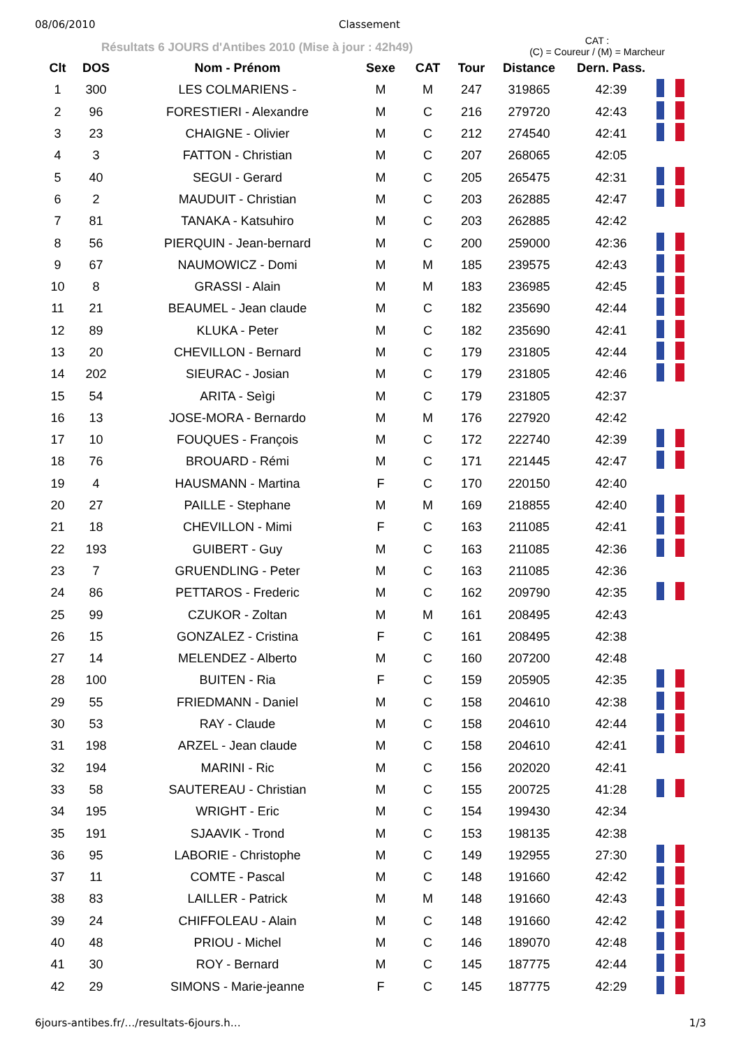08/06/2010 Classement
Résultats 6 JOURS d'Antibes 2010 (Mise à jour : 42h49)
CAT :
(C) = Coureur / (M) = Marcheur
| Clt | DOS | Nom - Prénom | Sexe | CAT | Tour | Distance | Dern. Pass. | |
| --- | --- | --- | --- | --- | --- | --- | --- | --- |
| 1 | 300 | LES COLMARIENS - | M | M | 247 | 319865 | 42:39 | |
| 2 | 96 | FORESTIERI - Alexandre | M | C | 216 | 279720 | 42:43 | |
| 3 | 23 | CHAIGNE - Olivier | M | C | 212 | 274540 | 42:41 | |
| 4 | 3 | FATTON - Christian | M | C | 207 | 268065 | 42:05 | |
| 5 | 40 | SEGUI - Gerard | M | C | 205 | 265475 | 42:31 | |
| 6 | 2 | MAUDUIT - Christian | M | C | 203 | 262885 | 42:47 | |
| 7 | 81 | TANAKA - Katsuhiro | M | C | 203 | 262885 | 42:42 | |
| 8 | 56 | PIERQUIN - Jean-bernard | M | C | 200 | 259000 | 42:36 | |
| 9 | 67 | NAUMOWICZ - Domi | M | M | 185 | 239575 | 42:43 | |
| 10 | 8 | GRASSI - Alain | M | M | 183 | 236985 | 42:45 | |
| 11 | 21 | BEAUMEL - Jean claude | M | C | 182 | 235690 | 42:44 | |
| 12 | 89 | KLUKA - Peter | M | C | 182 | 235690 | 42:41 | |
| 13 | 20 | CHEVILLON - Bernard | M | C | 179 | 231805 | 42:44 | |
| 14 | 202 | SIEURAC - Josian | M | C | 179 | 231805 | 42:46 | |
| 15 | 54 | ARITA - Seìgi | M | C | 179 | 231805 | 42:37 | |
| 16 | 13 | JOSE-MORA - Bernardo | M | M | 176 | 227920 | 42:42 | |
| 17 | 10 | FOUQUES - François | M | C | 172 | 222740 | 42:39 | |
| 18 | 76 | BROUARD - Rémi | M | C | 171 | 221445 | 42:47 | |
| 19 | 4 | HAUSMANN - Martina | F | C | 170 | 220150 | 42:40 | |
| 20 | 27 | PAILLE - Stephane | M | M | 169 | 218855 | 42:40 | |
| 21 | 18 | CHEVILLON - Mimi | F | C | 163 | 211085 | 42:41 | |
| 22 | 193 | GUIBERT - Guy | M | C | 163 | 211085 | 42:36 | |
| 23 | 7 | GRUENDLING - Peter | M | C | 163 | 211085 | 42:36 | |
| 24 | 86 | PETTAROS - Frederic | M | C | 162 | 209790 | 42:35 | |
| 25 | 99 | CZUKOR - Zoltan | M | M | 161 | 208495 | 42:43 | |
| 26 | 15 | GONZALEZ - Cristina | F | C | 161 | 208495 | 42:38 | |
| 27 | 14 | MELENDEZ - Alberto | M | C | 160 | 207200 | 42:48 | |
| 28 | 100 | BUITEN - Ria | F | C | 159 | 205905 | 42:35 | |
| 29 | 55 | FRIEDMANN - Daniel | M | C | 158 | 204610 | 42:38 | |
| 30 | 53 | RAY - Claude | M | C | 158 | 204610 | 42:44 | |
| 31 | 198 | ARZEL - Jean claude | M | C | 158 | 204610 | 42:41 | |
| 32 | 194 | MARINI - Ric | M | C | 156 | 202020 | 42:41 | |
| 33 | 58 | SAUTEREAU - Christian | M | C | 155 | 200725 | 41:28 | |
| 34 | 195 | WRIGHT - Eric | M | C | 154 | 199430 | 42:34 | |
| 35 | 191 | SJAAVIK - Trond | M | C | 153 | 198135 | 42:38 | |
| 36 | 95 | LABORIE - Christophe | M | C | 149 | 192955 | 27:30 | |
| 37 | 11 | COMTE - Pascal | M | C | 148 | 191660 | 42:42 | |
| 38 | 83 | LAILLER - Patrick | M | M | 148 | 191660 | 42:43 | |
| 39 | 24 | CHIFFOLEAU - Alain | M | C | 148 | 191660 | 42:42 | |
| 40 | 48 | PRIOU - Michel | M | C | 146 | 189070 | 42:48 | |
| 41 | 30 | ROY - Bernard | M | C | 145 | 187775 | 42:44 | |
| 42 | 29 | SIMONS - Marie-jeanne | F | C | 145 | 187775 | 42:29 | |
6jours-antibes.fr/…/resultats-6jours.h… 1/3